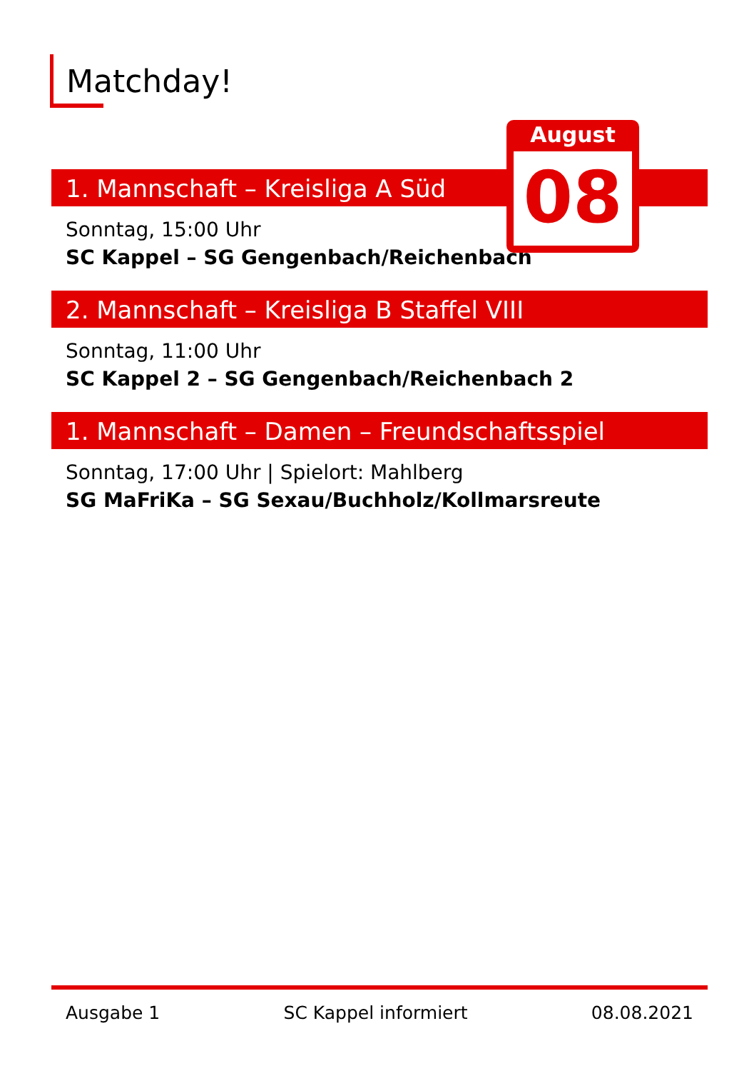Matchday!
1. Mannschaft – Kreisliga A Süd
Sonntag, 15:00 Uhr
SC Kappel – SG Gengenbach/Reichenbach
2. Mannschaft – Kreisliga B Staffel VIII
Sonntag, 11:00 Uhr
SC Kappel 2 – SG Gengenbach/Reichenbach 2
1. Mannschaft – Damen – Freundschaftsspiel
Sonntag, 17:00 Uhr | Spielort: Mahlberg
SG MaFriKa – SG Sexau/Buchholz/Kollmarsreute
August
08
Ausgabe 1 SC Kappel informiert 08.08.2021